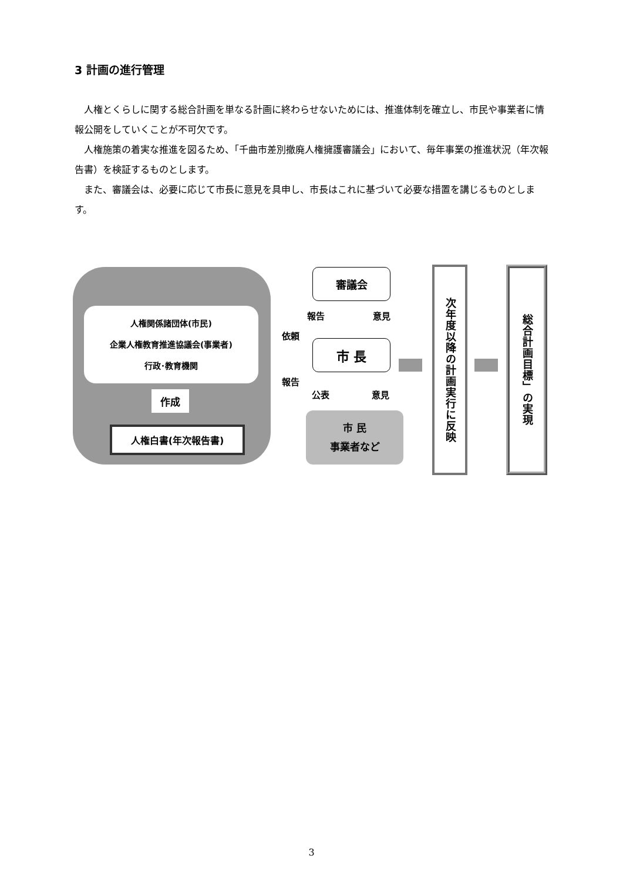3 計画の進行管理
人権とくらしに関する総合計画を単なる計画に終わらせないためには、推進体制を確立し、市民や事業者に情報公開をしていくことが不可欠です。
人権施策の着実な推進を図るため、「千曲市差別撤廃人権擁護審議会」において、毎年事業の推進状況（年次報告書）を検証するものとします。
また、審議会は、必要に応じて市長に意見を具申し、市長はこれに基づいて必要な措置を講じるものとします。
人権関係諸団体(市民)
企業人権教育推進協議会(事業者)
行政･教育機関
作成
人権白書(年次報告書)
審議会
市 長
市 民
事業者など
報告 意見
依頼
報告
公表 意見
次年度以降の計画実行に反映
総合計画目標」の実現
3